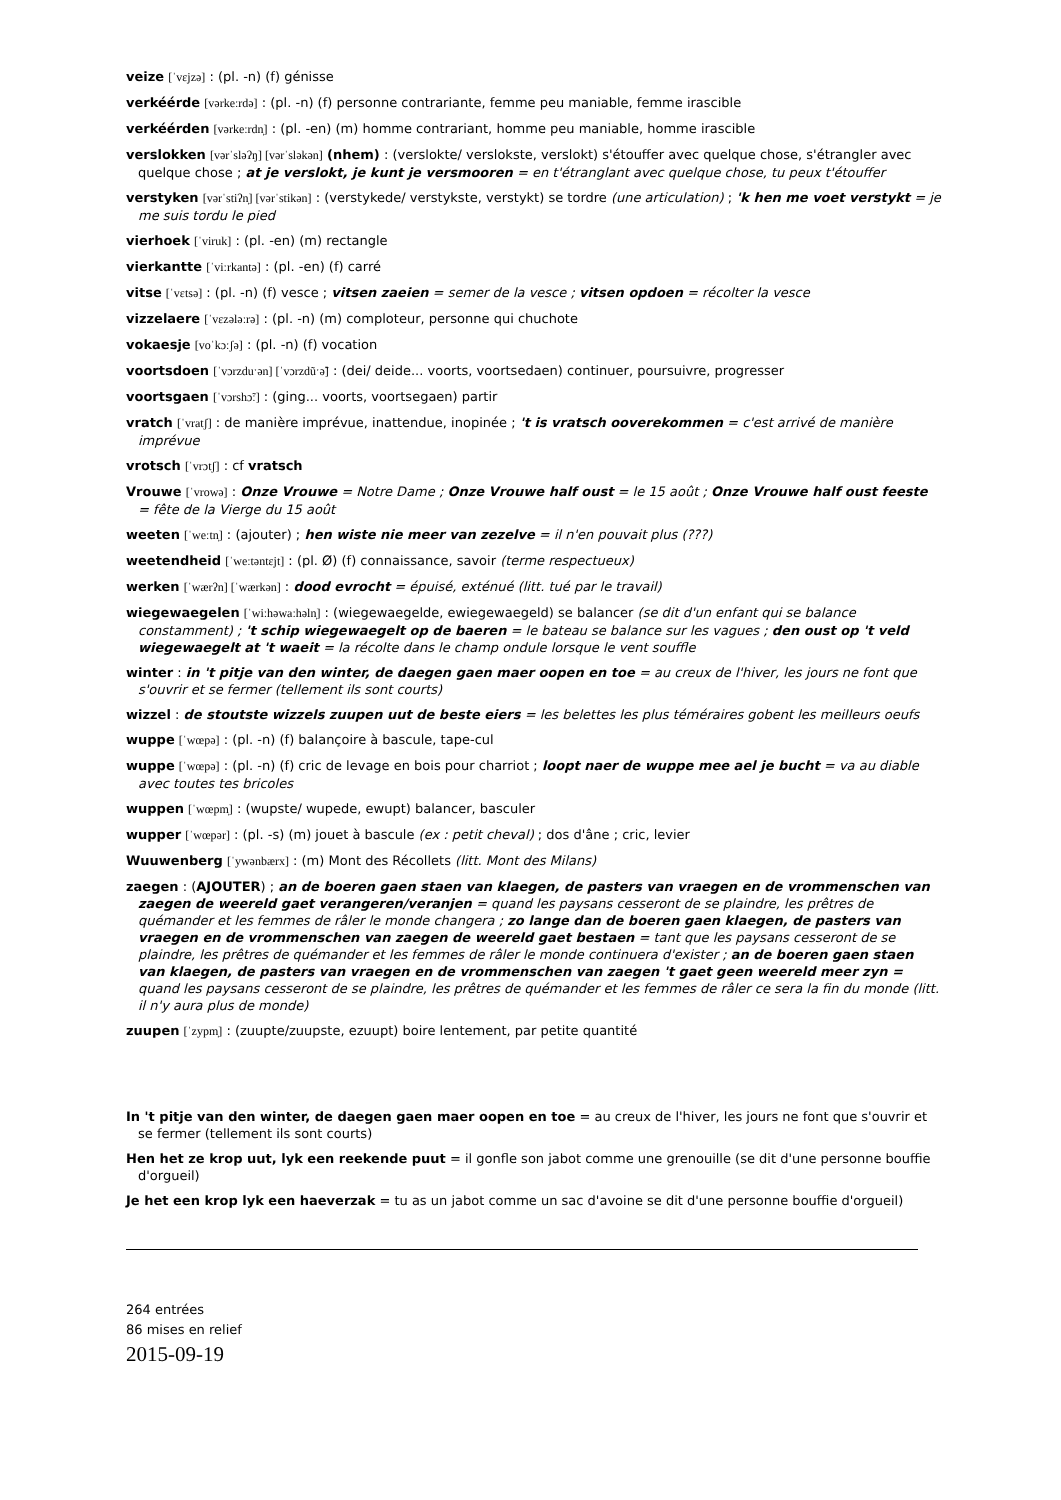veize [ˈvɛjzə] : (pl. -n) (f) génisse
verkéérde [vərkeːrdə] : (pl. -n) (f) personne contrariante, femme peu maniable, femme irascible
verkéérden [vərkeːrdn̩] : (pl. -en) (m) homme contrariant, homme peu maniable, homme irascible
verslokken [vərˈsləʔŋ] [vərˈsləkən] (nhem) : (verslokte/ verslokste, verslokt) s'étouffer avec quelque chose, s'étrangler avec quelque chose ; at je verslokt, je kunt je versmooren = en t'étranglant avec quelque chose, tu peux t'étouffer
verstyken [vərˈstiʔn̩] [vərˈstikən] : (verstykede/ verstykste, verstykt) se tordre (une articulation) ; 'k hen me voet verstykt = je me suis tordu le pied
vierhoek [ˈviruk] : (pl. -en) (m) rectangle
vierkantte [ˈviːrkantə] : (pl. -en) (f) carré
vitse [ˈvɛtsə] : (pl. -n) (f) vesce ; vitsen zaeien = semer de la vesce ; vitsen opdoen = récolter la vesce
vizzelaere [ˈvɛzələːrə] : (pl. -n) (m) comploteur, personne qui chuchote
vokaesje [voˈkɔːʃə] : (pl. -n) (f) vocation
voortsdoen [ˈvɔrzduˑən] [ˈvɔrzdũˑə̃] : (dei/ deide... voorts, voortsedaen) continuer, poursuivre, progresser
voortsgaen [ˈvɔrshɔ̃ː] : (ging... voorts, voortsegaen) partir
vratch [ˈvratʃ] : de manière imprévue, inattendue, inopinée ; 't is vratsch ooverekommen = c'est arrivé de manière imprévue
vrotsch [ˈvrɔtʃ] : cf vratsch
Vrouwe [ˈvrowə] : Onze Vrouwe = Notre Dame ; Onze Vrouwe half oust = le 15 août ; Onze Vrouwe half oust feeste = fête de la Vierge du 15 août
weeten [ˈweːtn̩] : (ajouter) ; hen wiste nie meer van zezelve = il n'en pouvait plus (???)
weetendheid [ˈweːtəntɛjt] : (pl. Ø) (f) connaissance, savoir (terme respectueux)
werken [ˈwærʔn] [ˈwærkən] : dood evrocht = épuisé, exténué (litt. tué par le travail)
wiegewaegelen [ˈwiːhəwaːhəln̩] : (wiegewaegelde, ewiegewaegeld) se balancer (se dit d'un enfant qui se balance constamment) ; 't schip wiegewaegelt op de baeren = le bateau se balance sur les vagues ; den oust op 't veld wiegewaegelt at 't waeit = la récolte dans le champ ondule lorsque le vent souffle
winter : in 't pitje van den winter, de daegen gaen maer oopen en toe = au creux de l'hiver, les jours ne font que s'ouvrir et se fermer (tellement ils sont courts)
wizzel : de stoutste wizzels zuupen uut de beste eiers = les belettes les plus téméraires gobent les meilleurs oeufs
wuppe [ˈwœpə] : (pl. -n) (f) balançoire à bascule, tape-cul
wuppe [ˈwœpə] : (pl. -n) (f) cric de levage en bois pour charriot ; loopt naer de wuppe mee ael je bucht = va au diable avec toutes tes bricoles
wuppen [ˈwœpm̩] : (wupste/ wupede, ewupt) balancer, basculer
wupper [ˈwœpər] : (pl. -s) (m) jouet à bascule (ex : petit cheval) ; dos d'âne ; cric, levier
Wuuwenberg [ˈywənbærx] : (m) Mont des Récollets (litt. Mont des Milans)
zaegen : (AJOUTER) ; an de boeren gaen staen van klaegen, de pasters van vraegen en de vrommenschen van zaegen de weereld gaet verangeren/veranjen = quand les paysans cesseront de se plaindre, les prêtres de quémander et les femmes de râler le monde changera ; zo lange dan de boeren gaen klaegen, de pasters van vraegen en de vrommenschen van zaegen de weereld gaet bestaen = tant que les paysans cesseront de se plaindre, les prêtres de quémander et les femmes de râler le monde continuera d'exister ; an de boeren gaen staen van klaegen, de pasters van vraegen en de vrommenschen van zaegen 't gaet geen weereld meer zyn = quand les paysans cesseront de se plaindre, les prêtres de quémander et les femmes de râler ce sera la fin du monde (litt. il n'y aura plus de monde)
zuupen [ˈzypm̩] : (zuupte/zuupste, ezuupt) boire lentement, par petite quantité
In 't pitje van den winter, de daegen gaen maer oopen en toe = au creux de l'hiver, les jours ne font que s'ouvrir et se fermer (tellement ils sont courts)
Hen het ze krop uut, lyk een reekende puut = il gonfle son jabot comme une grenouille (se dit d'une personne bouffie d'orgueil)
Je het een krop lyk een haeverzak = tu as un jabot comme un sac d'avoine se dit d'une personne bouffie d'orgueil)
264 entrées
86 mises en relief
2015-09-19